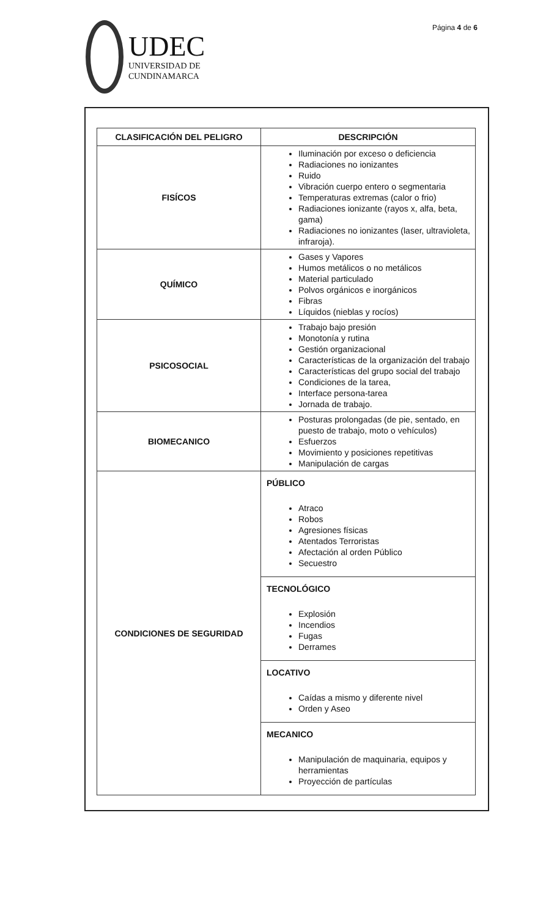UDEC
UNIVERSIDAD DE
CUNDINAMARCA
Página 4 de 6
| CLASIFICACIÓN DEL PELIGRO | DESCRIPCIÓN |
| --- | --- |
| FISÍCOS | Iluminación por exceso o deficiencia Radiaciones no ionizantes Ruido Vibración cuerpo entero o segmentaria Temperaturas extremas (calor o frio) Radiaciones ionizante (rayos x, alfa, beta, gama) Radiaciones no ionizantes (laser, ultravioleta, infraroja). |
| QUÍMICO | Gases y Vapores Humos metálicos o no metálicos Material particulado Polvos orgánicos e inorgánicos Fibras Líquidos (nieblas y rocíos) |
| PSICOSOCIAL | Trabajo bajo presión Monotonía y rutina Gestión organizacional Características de la organización del trabajo Características del grupo social del trabajo Condiciones de la tarea, Interface persona-tarea Jornada de trabajo. |
| BIOMECANICO | Posturas prolongadas (de pie, sentado, en puesto de trabajo, moto o vehículos) Esfuerzos Movimiento y posiciones repetitivas Manipulación de cargas |
| CONDICIONES DE SEGURIDAD | PÚBLICO Atraco Robos Agresiones físicas Atentados Terroristas Afectación al orden Público Secuestro |
| | TECNOLÓGICO Explosión Incendios Fugas Derrames |
| | LOCATIVO Caídas a mismo y diferente nivel Orden y Aseo |
| | MECANICO Manipulación de maquinaria, equipos y herramientas Proyección de partículas |